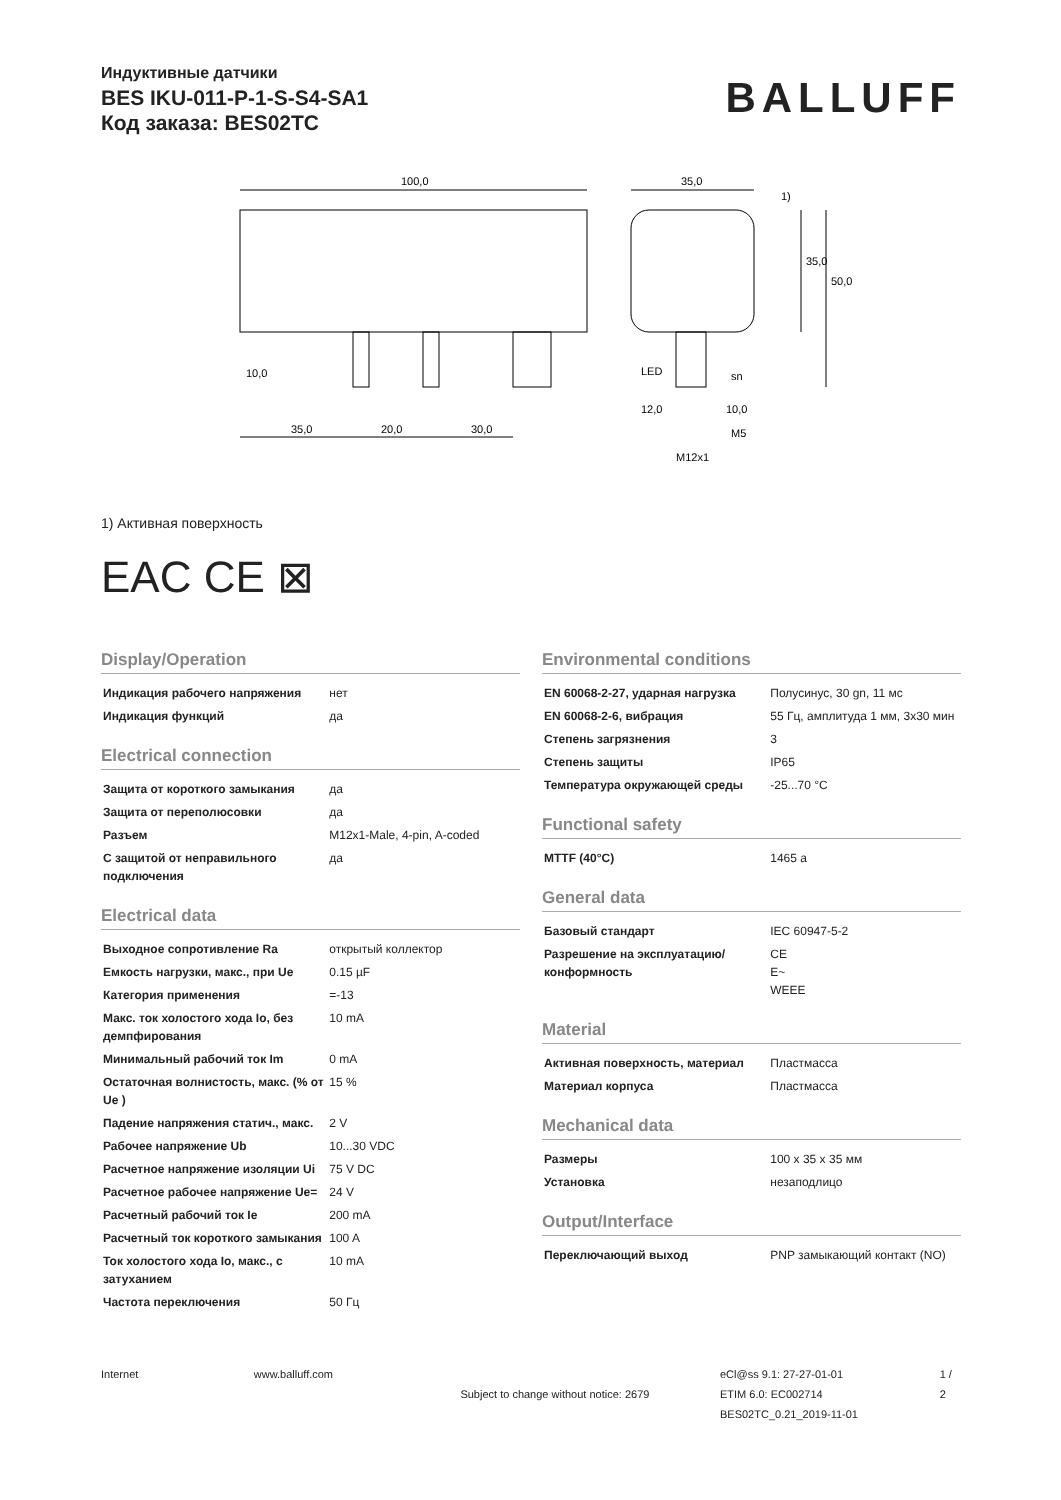Индуктивные датчики
BES IKU-011-P-1-S-S4-SA1
Код заказа: BES02TC
BALLUFF
100,0
35,0
1)
10,0
35,0
20,0
30,0
LED
sn
12,0
10,0
M5
M12x1
35,0
50,0
1) Активная поверхность
EAC CE ⊠
Display/Operation
| Индикация рабочего напряжения | нет |
| Индикация функций | да |
Electrical connection
| Защита от короткого замыкания | да |
| Защита от переполюсовки | да |
| Разъем | M12x1-Male, 4-pin, A-coded |
| С защитой от неправильного подключения | да |
Electrical data
| Выходное сопротивление Ra | открытый коллектор |
| Емкость нагрузки, макс., при Ue | 0.15 µF |
| Категория применения | =-13 |
| Макс. ток холостого хода Io, без демпфирования | 10 mA |
| Минимальный рабочий ток Im | 0 mA |
| Остаточная волнистость, макс. (% от Ue ) | 15 % |
| Падение напряжения статич., макс. | 2 V |
| Рабочее напряжение Ub | 10...30 VDC |
| Расчетное напряжение изоляции Ui | 75 V DC |
| Расчетное рабочее напряжение Ue= | 24 V |
| Расчетный рабочий ток Ie | 200 mA |
| Расчетный ток короткого замыкания | 100 A |
| Ток холостого хода Io, макс., с затуханием | 10 mA |
| Частота переключения | 50 Гц |
Environmental conditions
| EN 60068-2-27, ударная нагрузка | Полусинус, 30 gn, 11 мс |
| EN 60068-2-6, вибрация | 55 Гц, амплитуда 1 мм, 3x30 мин |
| Степень загрязнения | 3 |
| Степень защиты | IP65 |
| Температура окружающей среды | -25...70 °C |
Functional safety
| MTTF (40°C) | 1465 a |
General data
| Базовый стандарт | IEC 60947-5-2 |
| Разрешение на эксплуатацию/ конформность | CE E~ WEEE |
Material
| Активная поверхность, материал | Пластмасса |
| Материал корпуса | Пластмасса |
Mechanical data
| Размеры | 100 x 35 x 35 мм |
| Установка | незаподлицо |
Output/Interface
| Переключающий выход | PNP замыкающий контакт (NO) |
Internet www.balluff.com
Subject to change without notice: 2679
eCl@ss 9.1: 27-27-01-01
ETIM 6.0: EC002714
BES02TC_0.21_2019-11-01
1 / 2